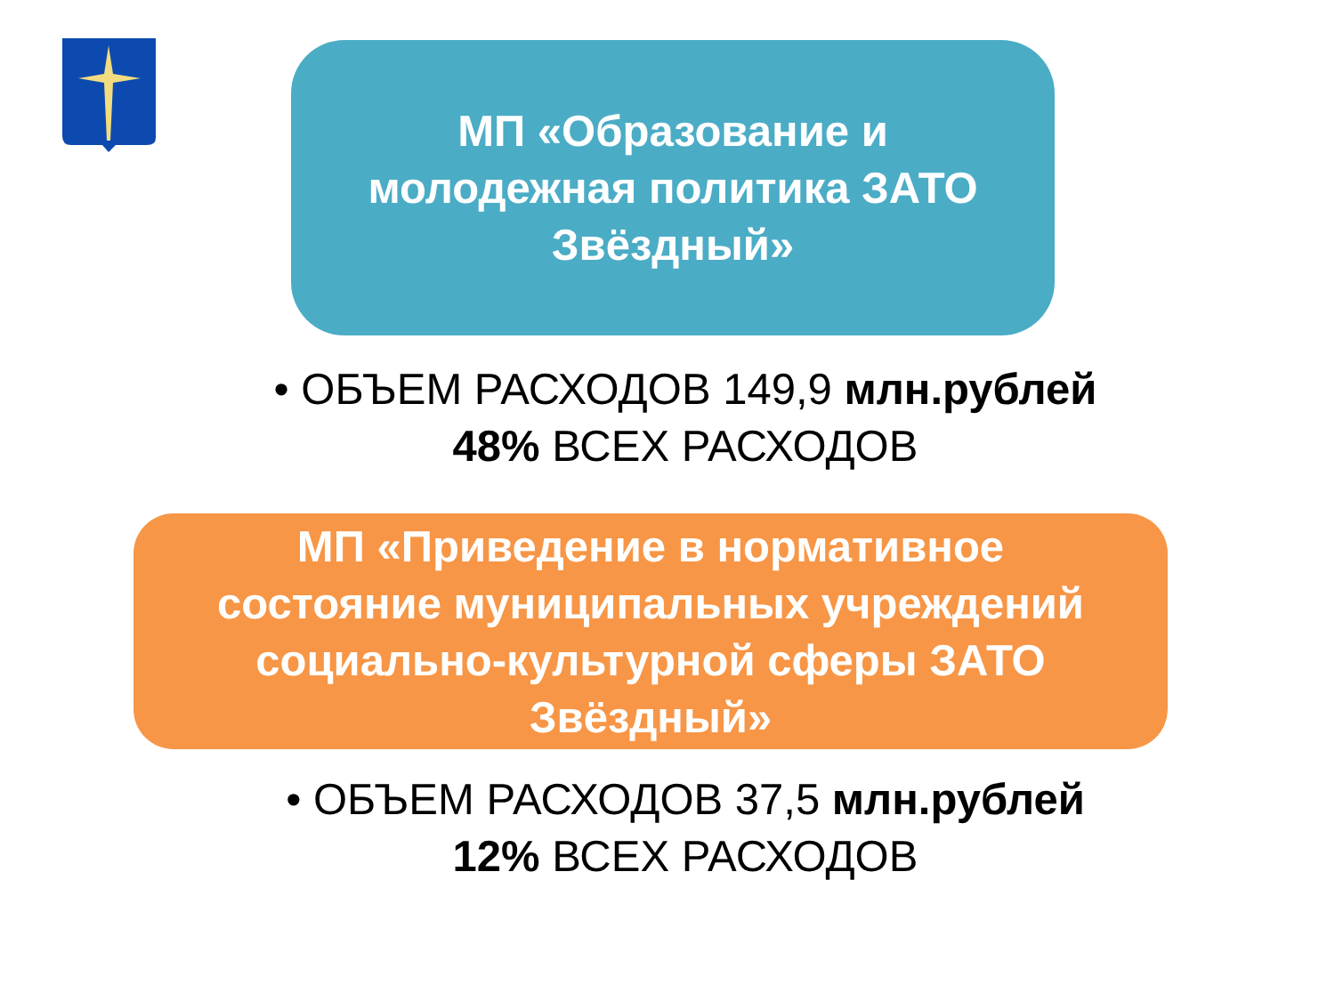МП «Образование и молодежная политика ЗАТО Звёздный»
• ОБЪЕМ РАСХОДОВ 149,9 млн.рублей
48% ВСЕХ РАСХОДОВ
МП «Приведение в нормативное
состояние муниципальных учреждений
социально-культурной сферы ЗАТО
Звёздный»
• ОБЪЕМ РАСХОДОВ 37,5 млн.рублей
12% ВСЕХ РАСХОДОВ